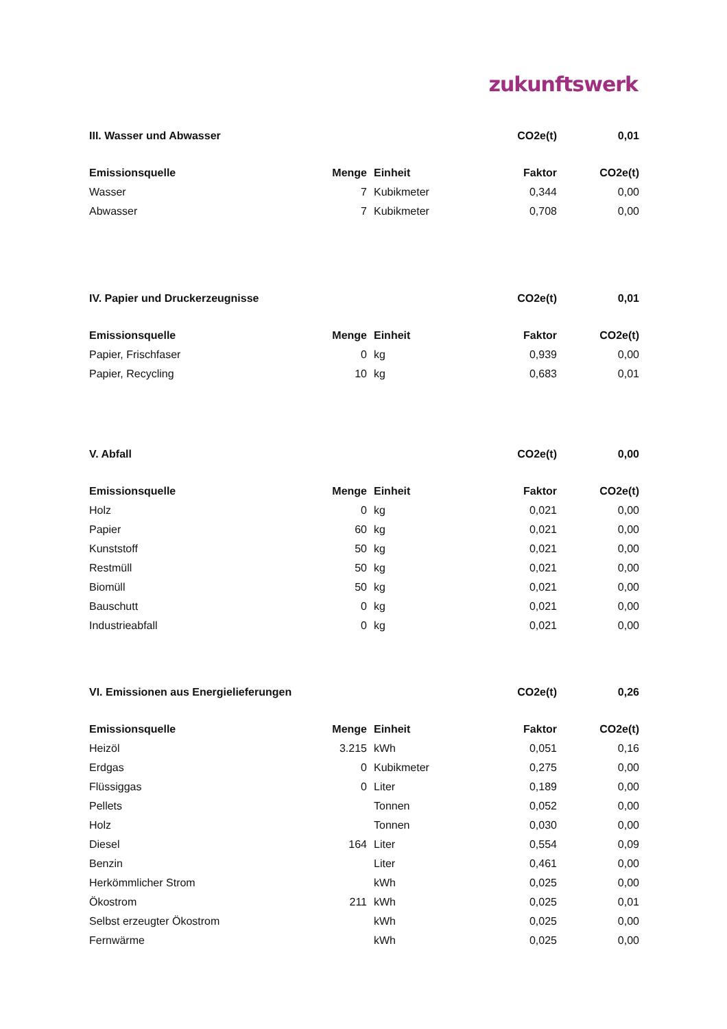zukunftswerk
| III. Wasser und Abwasser | | | | CO2e(t) | 0,01 |
| --- | --- | --- | --- | --- | --- |
| Emissionsquelle | Menge | | Einheit | Faktor | CO2e(t) |
| Wasser | 7 | | Kubikmeter | 0,344 | 0,00 |
| Abwasser | 7 | | Kubikmeter | 0,708 | 0,00 |
| IV. Papier und Druckerzeugnisse | | | | CO2e(t) | 0,01 |
| --- | --- | --- | --- | --- | --- |
| Emissionsquelle | Menge | | Einheit | Faktor | CO2e(t) |
| Papier, Frischfaser | 0 | | kg | 0,939 | 0,00 |
| Papier, Recycling | 10 | | kg | 0,683 | 0,01 |
| V. Abfall | | | | CO2e(t) | 0,00 |
| --- | --- | --- | --- | --- | --- |
| Emissionsquelle | Menge | | Einheit | Faktor | CO2e(t) |
| Holz | 0 | | kg | 0,021 | 0,00 |
| Papier | 60 | | kg | 0,021 | 0,00 |
| Kunststoff | 50 | | kg | 0,021 | 0,00 |
| Restmüll | 50 | | kg | 0,021 | 0,00 |
| Biomüll | 50 | | kg | 0,021 | 0,00 |
| Bauschutt | 0 | | kg | 0,021 | 0,00 |
| Industrieabfall | 0 | | kg | 0,021 | 0,00 |
| VI. Emissionen aus Energielieferungen | | | | CO2e(t) | 0,26 |
| --- | --- | --- | --- | --- | --- |
| Emissionsquelle | Menge | | Einheit | Faktor | CO2e(t) |
| Heizöl | 3.215 | | kWh | 0,051 | 0,16 |
| Erdgas | 0 | | Kubikmeter | 0,275 | 0,00 |
| Flüssiggas | 0 | | Liter | 0,189 | 0,00 |
| Pellets | | | Tonnen | 0,052 | 0,00 |
| Holz | | | Tonnen | 0,030 | 0,00 |
| Diesel | 164 | | Liter | 0,554 | 0,09 |
| Benzin | | | Liter | 0,461 | 0,00 |
| Herkömmlicher Strom | | | kWh | 0,025 | 0,00 |
| Ökostrom | 211 | | kWh | 0,025 | 0,01 |
| Selbst erzeugter Ökostrom | | | kWh | 0,025 | 0,00 |
| Fernwärme | | | kWh | 0,025 | 0,00 |